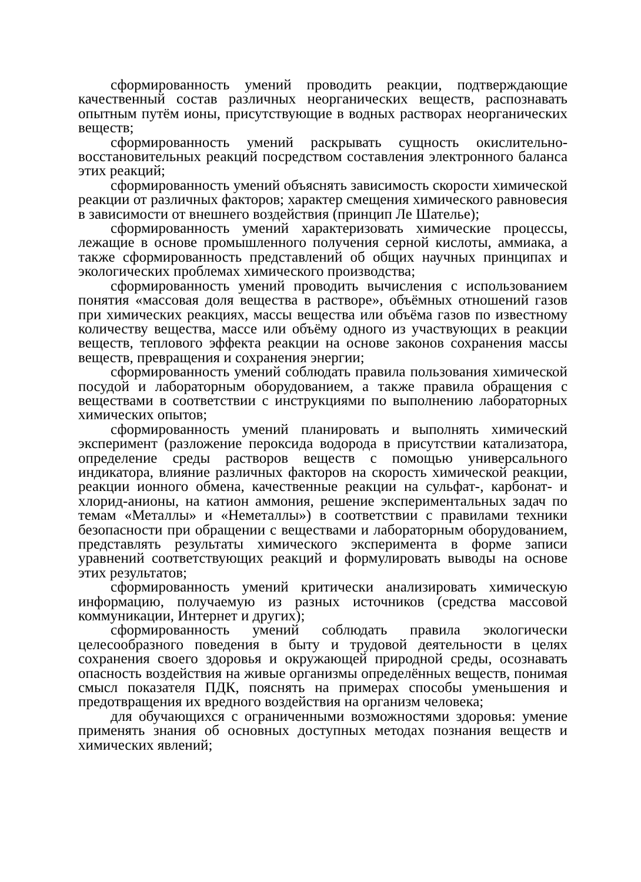сформированность умений проводить реакции, подтверждающие качественный состав различных неорганических веществ, распознавать опытным путём ионы, присутствующие в водных растворах неорганических веществ;
сформированность умений раскрывать сущность окислительно-восстановительных реакций посредством составления электронного баланса этих реакций;
сформированность умений объяснять зависимость скорости химической реакции от различных факторов; характер смещения химического равновесия в зависимости от внешнего воздействия (принцип Ле Шателье);
сформированность умений характеризовать химические процессы, лежащие в основе промышленного получения серной кислоты, аммиака, а также сформированность представлений об общих научных принципах и экологических проблемах химического производства;
сформированность умений проводить вычисления с использованием понятия «массовая доля вещества в растворе», объёмных отношений газов при химических реакциях, массы вещества или объёма газов по известному количеству вещества, массе или объёму одного из участвующих в реакции веществ, теплового эффекта реакции на основе законов сохранения массы веществ, превращения и сохранения энергии;
сформированность умений соблюдать правила пользования химической посудой и лабораторным оборудованием, а также правила обращения с веществами в соответствии с инструкциями по выполнению лабораторных химических опытов;
сформированность умений планировать и выполнять химический эксперимент (разложение пероксида водорода в присутствии катализатора, определение среды растворов веществ с помощью универсального индикатора, влияние различных факторов на скорость химической реакции, реакции ионного обмена, качественные реакции на сульфат-, карбонат- и хлорид-анионы, на катион аммония, решение экспериментальных задач по темам «Металлы» и «Неметаллы») в соответствии с правилами техники безопасности при обращении с веществами и лабораторным оборудованием, представлять результаты химического эксперимента в форме записи уравнений соответствующих реакций и формулировать выводы на основе этих результатов;
сформированность умений критически анализировать химическую информацию, получаемую из разных источников (средства массовой коммуникации, Интернет и других);
сформированность умений соблюдать правила экологически целесообразного поведения в быту и трудовой деятельности в целях сохранения своего здоровья и окружающей природной среды, осознавать опасность воздействия на живые организмы определённых веществ, понимая смысл показателя ПДК, пояснять на примерах способы уменьшения и предотвращения их вредного воздействия на организм человека;
для обучающихся с ограниченными возможностями здоровья: умение применять знания об основных доступных методах познания веществ и химических явлений;